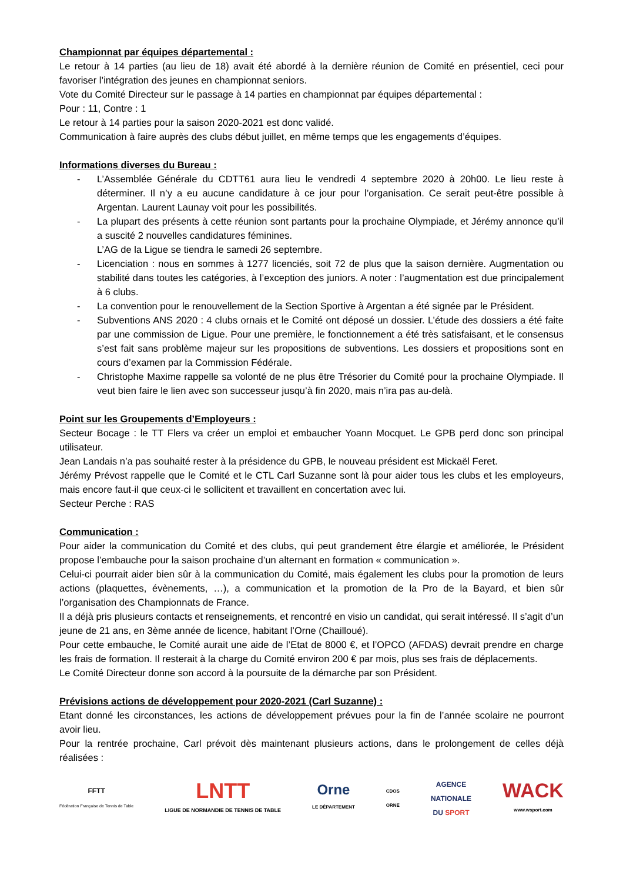Championnat par équipes départemental :
Le retour à 14 parties (au lieu de 18) avait été abordé à la dernière réunion de Comité en présentiel, ceci pour favoriser l’intégration des jeunes en championnat seniors.
Vote du Comité Directeur sur le passage à 14 parties en championnat par équipes départemental :
Pour : 11, Contre : 1
Le retour à 14 parties pour la saison 2020-2021 est donc validé.
Communication à faire auprès des clubs début juillet, en même temps que les engagements d’équipes.
Informations diverses du Bureau :
- L’Assemblée Générale du CDTT61 aura lieu le vendredi 4 septembre 2020 à 20h00. Le lieu reste à déterminer. Il n’y a eu aucune candidature à ce jour pour l’organisation. Ce serait peut-être possible à Argentan. Laurent Launay voit pour les possibilités.
- La plupart des présents à cette réunion sont partants pour la prochaine Olympiade, et Jérémy annonce qu’il a suscité 2 nouvelles candidatures féminines.
L’AG de la Ligue se tiendra le samedi 26 septembre.
- Licenciation : nous en sommes à 1277 licenciés, soit 72 de plus que la saison dernière. Augmentation ou stabilité dans toutes les catégories, à l’exception des juniors. A noter : l’augmentation est due principalement à 6 clubs.
- La convention pour le renouvellement de la Section Sportive à Argentan a été signée par le Président.
- Subventions ANS 2020 : 4 clubs ornais et le Comité ont déposé un dossier. L’étude des dossiers a été faite par une commission de Ligue. Pour une première, le fonctionnement a été très satisfaisant, et le consensus s’est fait sans problème majeur sur les propositions de subventions. Les dossiers et propositions sont en cours d’examen par la Commission Fédérale.
- Christophe Maxime rappelle sa volonté de ne plus être Trésorier du Comité pour la prochaine Olympiade. Il veut bien faire le lien avec son successeur jusqu’à fin 2020, mais n’ira pas au-delà.
Point sur les Groupements d’Employeurs :
Secteur Bocage : le TT Flers va créer un emploi et embaucher Yoann Mocquet. Le GPB perd donc son principal utilisateur.
Jean Landais n’a pas souhaité rester à la présidence du GPB, le nouveau président est Mickaël Feret.
Jérémy Prévost rappelle que le Comité et le CTL Carl Suzanne sont là pour aider tous les clubs et les employeurs, mais encore faut-il que ceux-ci le sollicitent et travaillent en concertation avec lui.
Secteur Perche : RAS
Communication :
Pour aider la communication du Comité et des clubs, qui peut grandement être élargie et améliorée, le Président propose l’embauche pour la saison prochaine d’un alternant en formation « communication ».
Celui-ci pourrait aider bien sûr à la communication du Comité, mais également les clubs pour la promotion de leurs actions (plaquettes, évènements, …), a communication et la promotion de la Pro de la Bayard, et bien sûr l’organisation des Championnats de France.
Il a déjà pris plusieurs contacts et renseignements, et rencontré en visio un candidat, qui serait intéressé. Il s’agit d’un jeune de 21 ans, en 3ème année de licence, habitant l’Orne (Chailloué).
Pour cette embauche, le Comité aurait une aide de l’Etat de 8000 €, et l’OPCO (AFDAS) devrait prendre en charge les frais de formation. Il resterait à la charge du Comité environ 200 € par mois, plus ses frais de déplacements.
Le Comité Directeur donne son accord à la poursuite de la démarche par son Président.
Prévisions actions de développement pour 2020-2021 (Carl Suzanne) :
Etant donné les circonstances, les actions de développement prévues pour la fin de l’année scolaire ne pourront avoir lieu.
Pour la rentrée prochaine, Carl prévoit dès maintenant plusieurs actions, dans le prolongement de celles déjà réalisées :
FFTT
Fédération Française de Tennis de Table
LNTT
LIGUE DE NORMANDIE DE TENNIS DE TABLE
Orne
LE DÉPARTEMENT
CDOS
ORNE
AGENCE
NATIONALE
DU SPORT
WACK
www.wsport.com